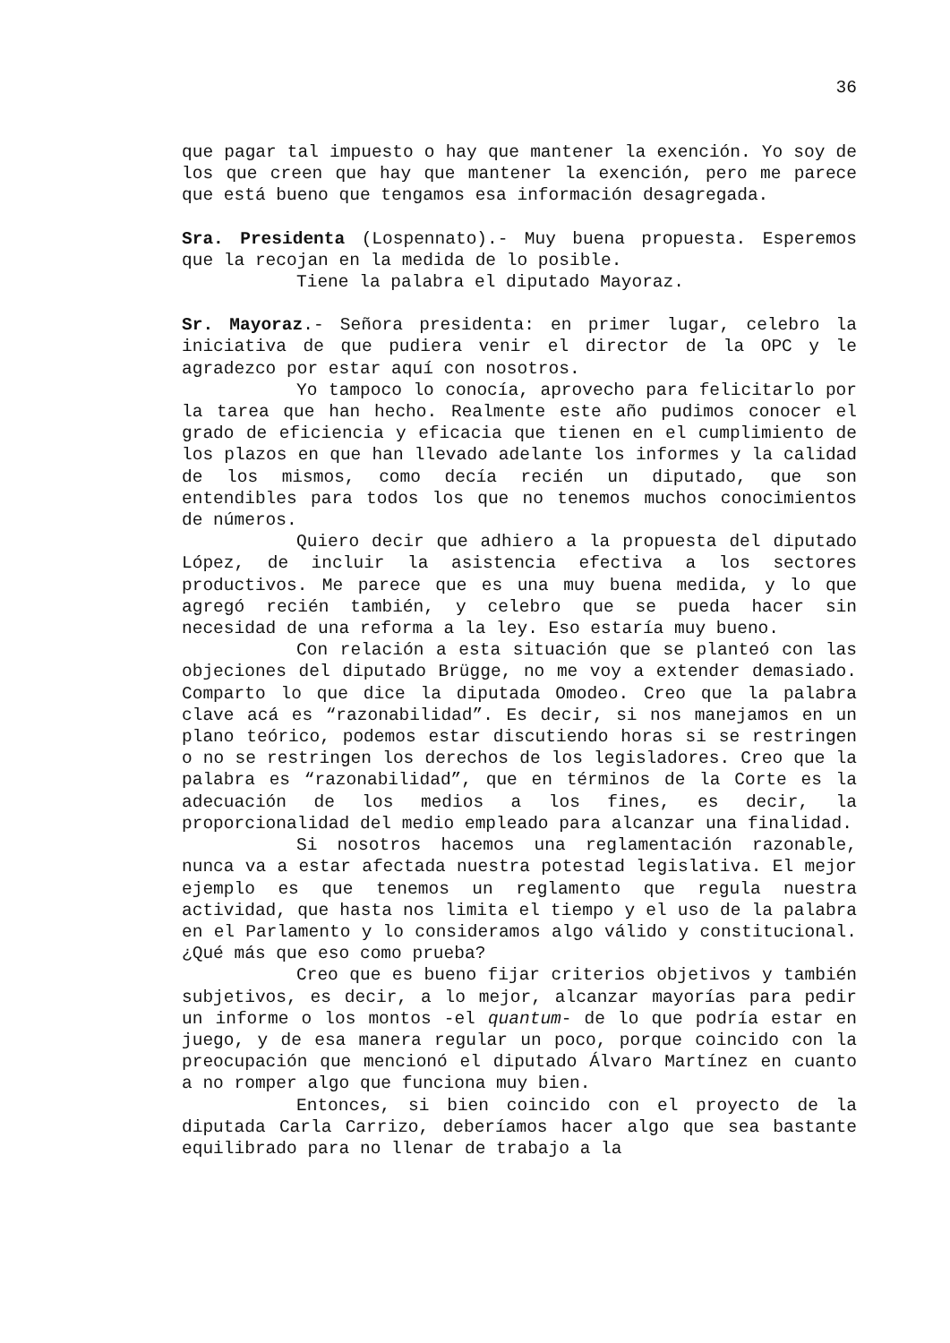36
que pagar tal impuesto o hay que mantener la exención. Yo soy de los que creen que hay que mantener la exención, pero me parece que está bueno que tengamos esa información desagregada.
Sra. Presidenta (Lospennato).- Muy buena propuesta. Esperemos que la recojan en la medida de lo posible.
Tiene la palabra el diputado Mayoraz.
Sr. Mayoraz.- Señora presidenta: en primer lugar, celebro la iniciativa de que pudiera venir el director de la OPC y le agradezco por estar aquí con nosotros.
Yo tampoco lo conocía, aprovecho para felicitarlo por la tarea que han hecho. Realmente este año pudimos conocer el grado de eficiencia y eficacia que tienen en el cumplimiento de los plazos en que han llevado adelante los informes y la calidad de los mismos, como decía recién un diputado, que son entendibles para todos los que no tenemos muchos conocimientos de números.
Quiero decir que adhiero a la propuesta del diputado López, de incluir la asistencia efectiva a los sectores productivos. Me parece que es una muy buena medida, y lo que agregó recién también, y celebro que se pueda hacer sin necesidad de una reforma a la ley. Eso estaría muy bueno.
Con relación a esta situación que se planteó con las objeciones del diputado Brügge, no me voy a extender demasiado. Comparto lo que dice la diputada Omodeo. Creo que la palabra clave acá es “razonabilidad”. Es decir, si nos manejamos en un plano teórico, podemos estar discutiendo horas si se restringen o no se restringen los derechos de los legisladores. Creo que la palabra es “razonabilidad”, que en términos de la Corte es la adecuación de los medios a los fines, es decir, la proporcionalidad del medio empleado para alcanzar una finalidad.
Si nosotros hacemos una reglamentación razonable, nunca va a estar afectada nuestra potestad legislativa. El mejor ejemplo es que tenemos un reglamento que regula nuestra actividad, que hasta nos limita el tiempo y el uso de la palabra en el Parlamento y lo consideramos algo válido y constitucional. ¿Qué más que eso como prueba?
Creo que es bueno fijar criterios objetivos y también subjetivos, es decir, a lo mejor, alcanzar mayorías para pedir un informe o los montos -el quantum- de lo que podría estar en juego, y de esa manera regular un poco, porque coincido con la preocupación que mencionó el diputado Álvaro Martínez en cuanto a no romper algo que funciona muy bien.
Entonces, si bien coincido con el proyecto de la diputada Carla Carrizo, deberíamos hacer algo que sea bastante equilibrado para no llenar de trabajo a la